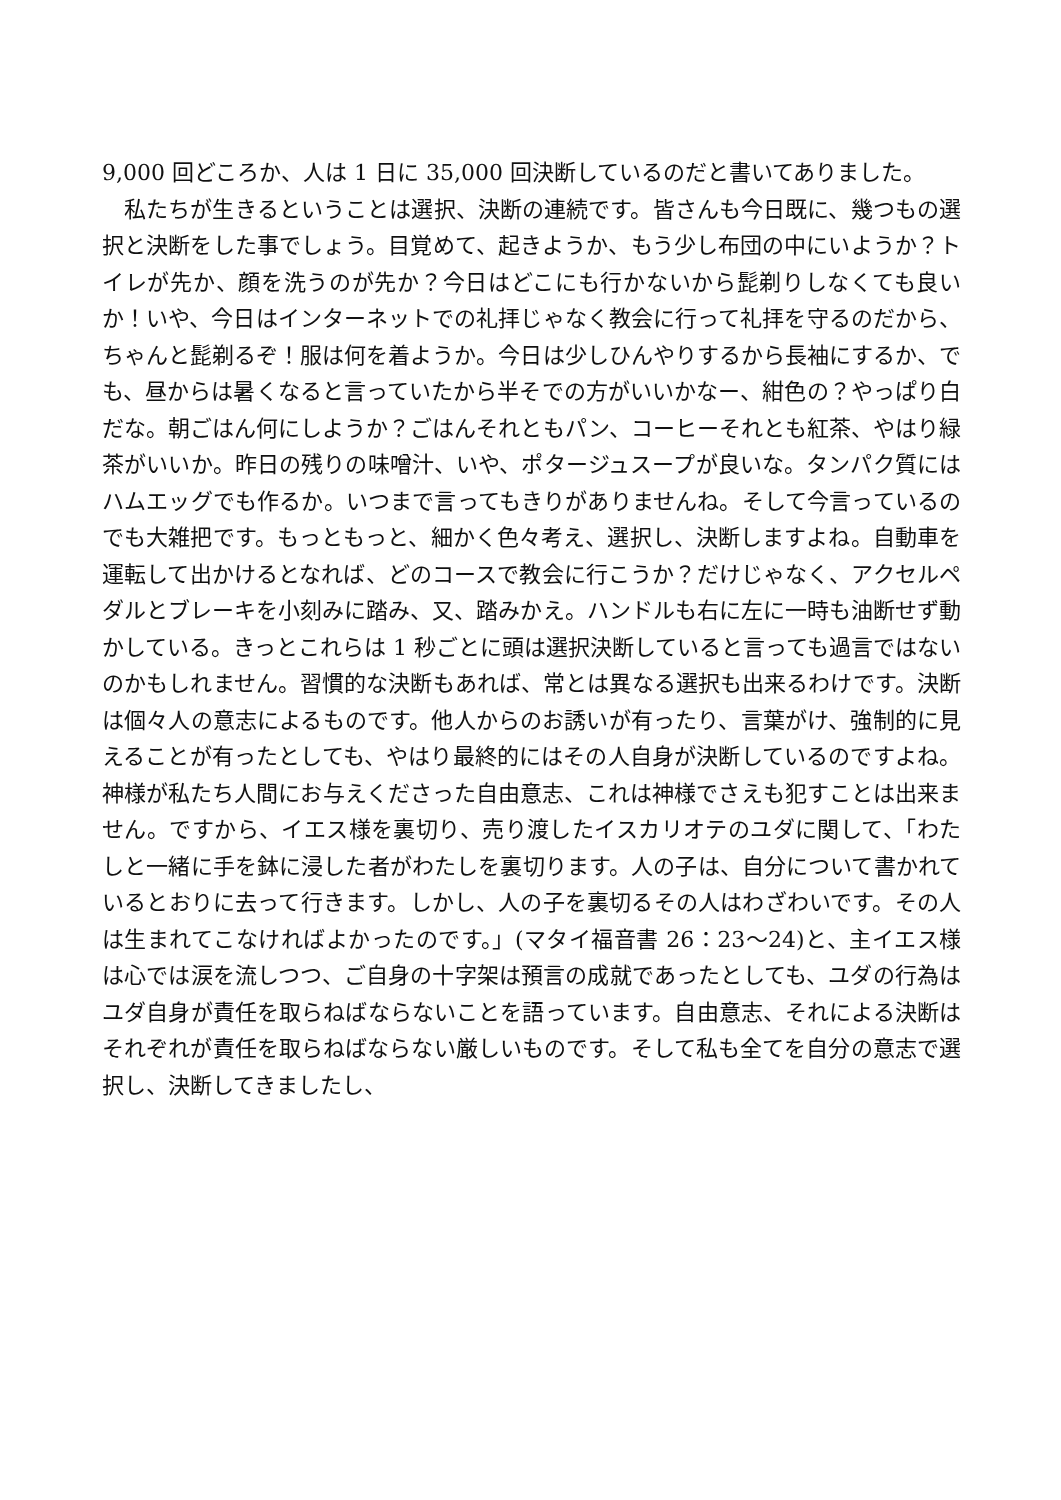9,000 回どころか、人は 1 日に 35,000 回決断しているのだと書いてありました。
私たちが生きるということは選択、決断の連続です。皆さんも今日既に、幾つもの選択と決断をした事でしょう。目覚めて、起きようか、もう少し布団の中にいようか？トイレが先か、顔を洗うのが先か？今日はどこにも行かないから髭剃りしなくても良いか！いや、今日はインターネットでの礼拝じゃなく教会に行って礼拝を守るのだから、ちゃんと髭剃るぞ！服は何を着ようか。今日は少しひんやりするから長袖にするか、でも、昼からは暑くなると言っていたから半そでの方がいいかなー、紺色の？やっぱり白だな。朝ごはん何にしようか？ごはんそれともパン、コーヒーそれとも紅茶、やはり緑茶がいいか。昨日の残りの味噌汁、いや、ポタージュスープが良いな。タンパク質にはハムエッグでも作るか。いつまで言ってもきりがありませんね。そして今言っているのでも大雑把です。もっともっと、細かく色々考え、選択し、決断しますよね。自動車を運転して出かけるとなれば、どのコースで教会に行こうか？だけじゃなく、アクセルペダルとブレーキを小刻みに踏み、又、踏みかえ。ハンドルも右に左に一時も油断せず動かしている。きっとこれらは 1 秒ごとに頭は選択決断していると言っても過言ではないのかもしれません。習慣的な決断もあれば、常とは異なる選択も出来るわけです。決断は個々人の意志によるものです。他人からのお誘いが有ったり、言葉がけ、強制的に見えることが有ったとしても、やはり最終的にはその人自身が決断しているのですよね。神様が私たち人間にお与えくださった自由意志、これは神様でさえも犯すことは出来ません。ですから、イエス様を裏切り、売り渡したイスカリオテのユダに関して、「わたしと一緒に手を鉢に浸した者がわたしを裏切ります。人の子は、自分について書かれているとおりに去って行きます。しかし、人の子を裏切るその人はわざわいです。その人は生まれてこなければよかったのです。」(マタイ福音書 26：23～24)と、主イエス様は心では涙を流しつつ、ご自身の十字架は預言の成就であったとしても、ユダの行為はユダ自身が責任を取らねばならないことを語っています。自由意志、それによる決断はそれぞれが責任を取らねばならない厳しいものです。そして私も全てを自分の意志で選択し、決断してきましたし、